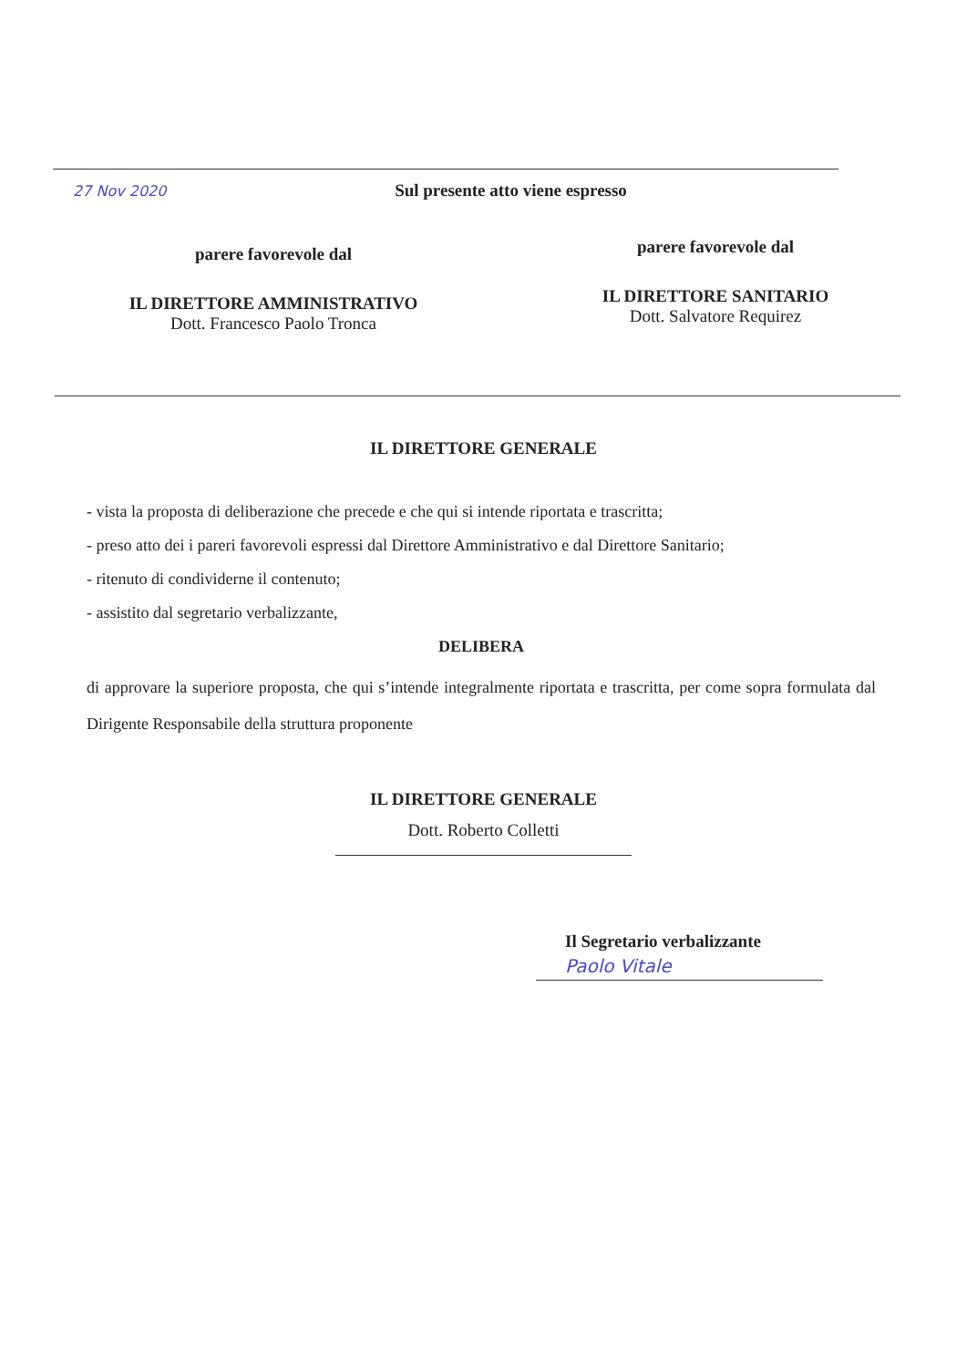27 Nov 2020
Sul presente atto viene espresso
parere favorevole dal
IL DIRETTORE AMMINISTRATIVO
Dott. Francesco Paolo Tronca
parere favorevole dal
IL DIRETTORE SANITARIO
Dott. Salvatore Requirez
IL DIRETTORE GENERALE
- vista la proposta di deliberazione che precede e che qui si intende riportata e trascritta;
- preso atto dei i pareri favorevoli espressi dal Direttore Amministrativo e dal Direttore Sanitario;
- ritenuto di condividerne il contenuto;
- assistito dal segretario verbalizzante,
DELIBERA
di approvare la superiore proposta, che qui s’intende integralmente riportata e trascritta, per come sopra formulata dal Dirigente Responsabile della struttura proponente
IL DIRETTORE GENERALE
Dott. Roberto Colletti
Il Segretario verbalizzante
Paolo Vitale